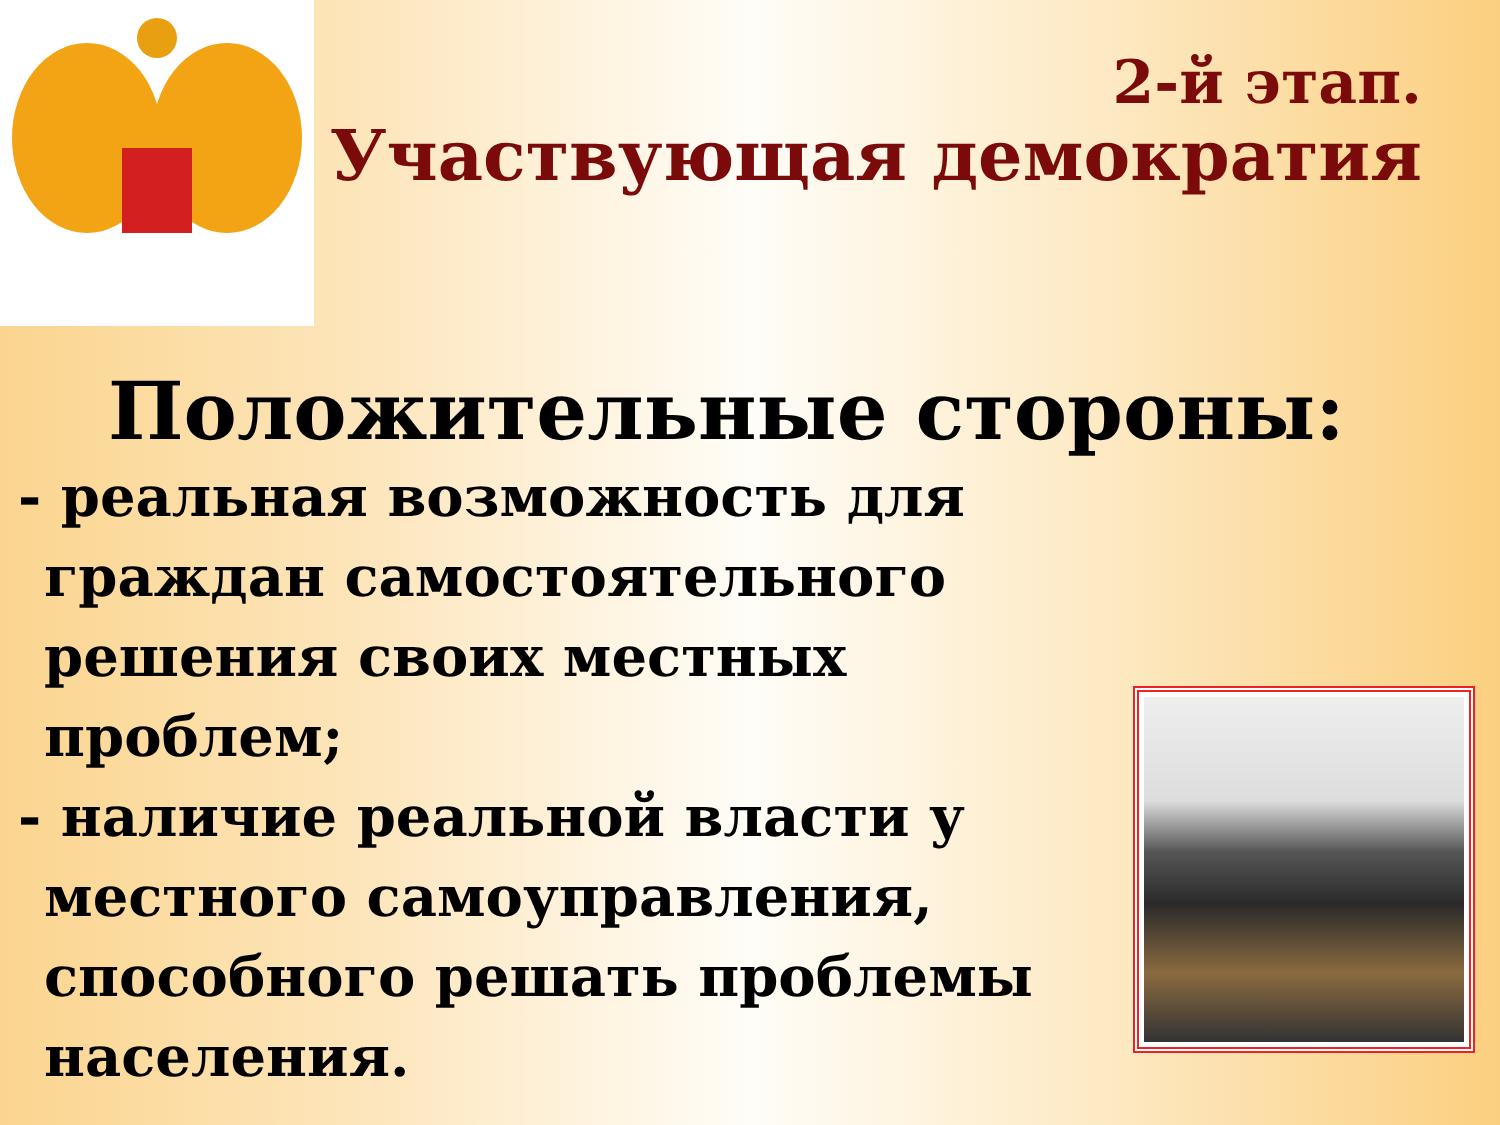2-й этап.
Участвующая демократия
Положительные стороны:
- реальная возможность для граждан самостоятельного решения своих местных проблем;
- наличие реальной власти у местного самоуправления, способного решать проблемы населения.